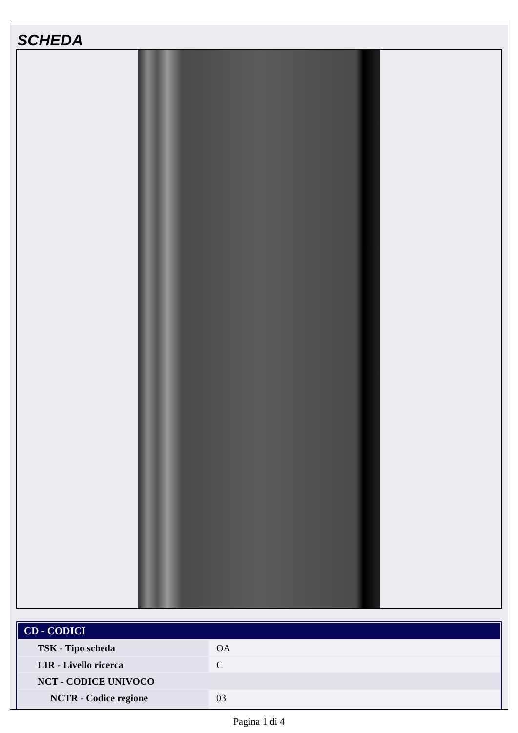SCHEDA
| CD - CODICI | |
| --- | --- |
| TSK - Tipo scheda | OA |
| LIR - Livello ricerca | C |
| NCT - CODICE UNIVOCO | |
| NCTR - Codice regione | 03 |
Pagina 1 di 4